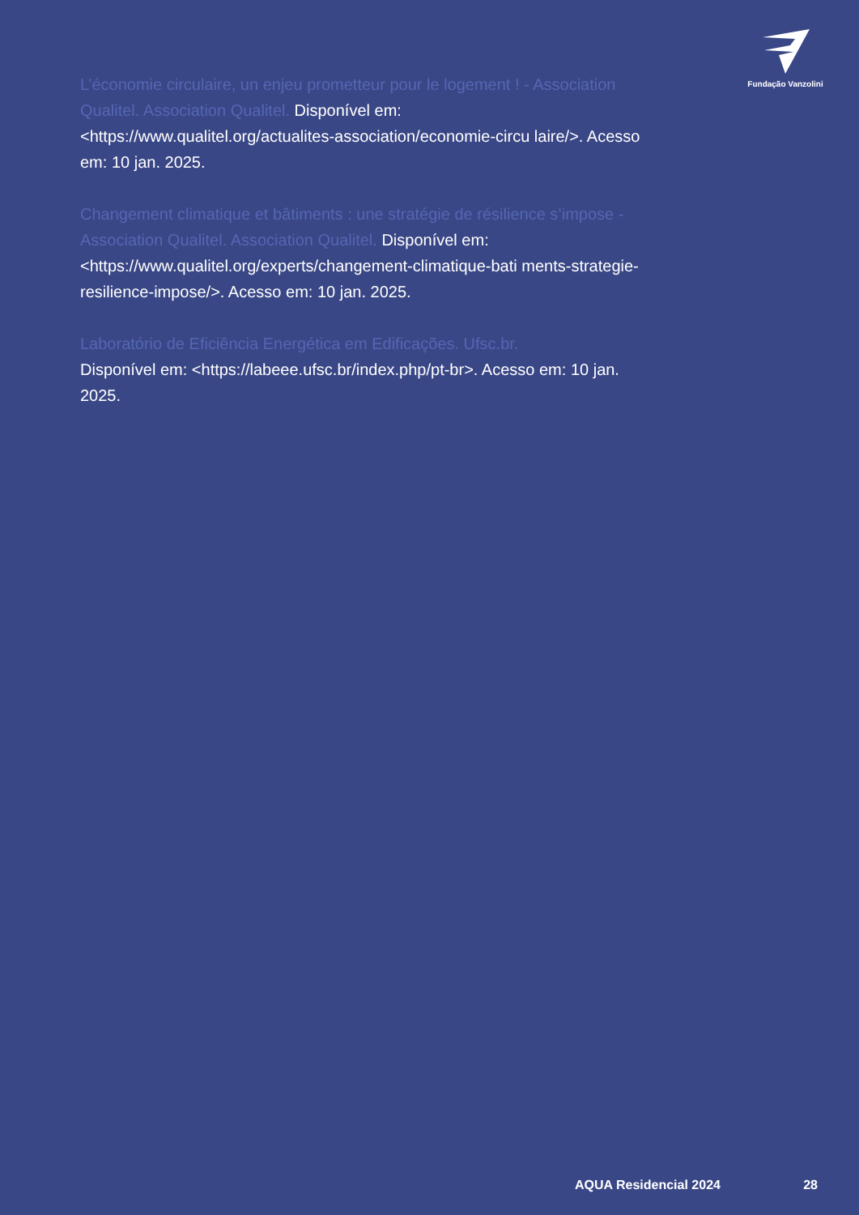Fundação Vanzolini
L’économie circulaire, un enjeu prometteur pour le logement ! - Association Qualitel. Association Qualitel. Disponível em: <https://www.qualitel.org/actualites-association/economie-circu laire/>. Acesso em: 10 jan. 2025.
Changement climatique et bâtiments : une stratégie de résilience s’impose - Association Qualitel. Association Qualitel. Disponível em:
<https://www.qualitel.org/experts/changement-climatique-bati ments-strategie-resilience-impose/>. Acesso em: 10 jan. 2025.
Laboratório de Eficiência Energética em Edificações. Ufsc.br.
Disponível em: <https://labeee.ufsc.br/index.php/pt-br>. Acesso em: 10 jan. 2025.
AQUA Residencial 2024 28